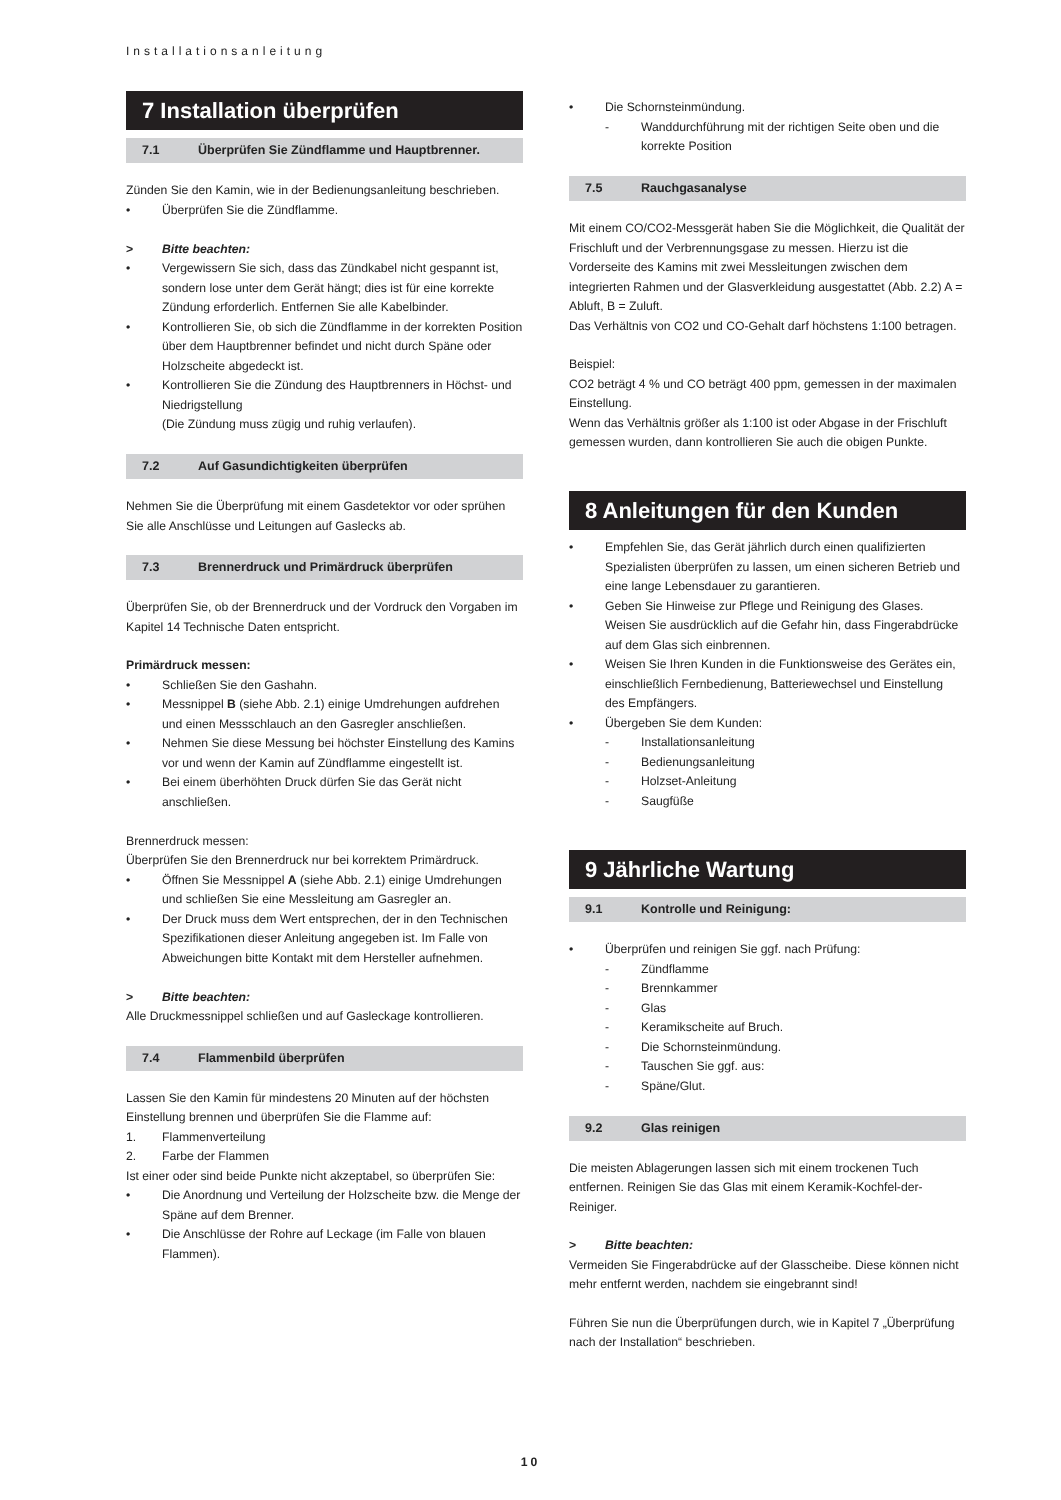Installationsanleitung
7 Installation überprüfen
7.1 Überprüfen Sie Zündflamme und Hauptbrenner.
Zünden Sie den Kamin, wie in der Bedienungsanleitung beschrieben.
• Überprüfen Sie die Zündflamme.
> Bitte beachten:
• Vergewissern Sie sich, dass das Zündkabel nicht gespannt ist, sondern lose unter dem Gerät hängt; dies ist für eine korrekte Zündung erforderlich. Entfernen Sie alle Kabelbinder.
• Kontrollieren Sie, ob sich die Zündflamme in der korrekten Position über dem Hauptbrenner befindet und nicht durch Späne oder Holzscheite abgedeckt ist.
• Kontrollieren Sie die Zündung des Hauptbrenners in Höchst- und Niedrigstellung
(Die Zündung muss zügig und ruhig verlaufen).
7.2 Auf Gasundichtigkeiten überprüfen
Nehmen Sie die Überprüfung mit einem Gasdetektor vor oder sprühen Sie alle Anschlüsse und Leitungen auf Gaslecks ab.
7.3 Brennerdruck und Primärdruck überprüfen
Überprüfen Sie, ob der Brennerdruck und der Vordruck den Vorgaben im Kapitel 14 Technische Daten entspricht.
Primärdruck messen:
• Schließen Sie den Gashahn.
• Messnippel B (siehe Abb. 2.1) einige Umdrehungen aufdrehen und einen Messschlauch an den Gasregler anschließen.
• Nehmen Sie diese Messung bei höchster Einstellung des Kamins vor und wenn der Kamin auf Zündflamme eingestellt ist.
• Bei einem überhöhten Druck dürfen Sie das Gerät nicht anschließen.
Brennerdruck messen:
Überprüfen Sie den Brennerdruck nur bei korrektem Primärdruck.
• Öffnen Sie Messnippel A (siehe Abb. 2.1) einige Umdrehungen und schließen Sie eine Messleitung am Gasregler an.
• Der Druck muss dem Wert entsprechen, der in den Technischen Spezifikationen dieser Anleitung angegeben ist. Im Falle von Abweichungen bitte Kontakt mit dem Hersteller aufnehmen.
> Bitte beachten:
Alle Druckmessnippel schließen und auf Gasleckage kontrollieren.
7.4 Flammenbild überprüfen
Lassen Sie den Kamin für mindestens 20 Minuten auf der höchsten Einstellung brennen und überprüfen Sie die Flamme auf:
1. Flammenverteilung
2. Farbe der Flammen
Ist einer oder sind beide Punkte nicht akzeptabel, so überprüfen Sie:
• Die Anordnung und Verteilung der Holzscheite bzw. die Menge der Späne auf dem Brenner.
• Die Anschlüsse der Rohre auf Leckage (im Falle von blauen Flammen).
• Die Schornsteinmündung.
- Wanddurchführung mit der richtigen Seite oben und die korrekte Position
7.5 Rauchgasanalyse
Mit einem CO/CO2-Messgerät haben Sie die Möglichkeit, die Qualität der Frischluft und der Verbrennungsgase zu messen. Hierzu ist die Vorderseite des Kamins mit zwei Messleitungen zwischen dem integrierten Rahmen und der Glasverkleidung ausgestattet (Abb. 2.2) A = Abluft, B = Zuluft.
Das Verhältnis von CO2 und CO-Gehalt darf höchstens 1:100 betragen.
Beispiel:
CO2 beträgt 4 % und CO beträgt 400 ppm, gemessen in der maximalen Einstellung.
Wenn das Verhältnis größer als 1:100 ist oder Abgase in der Frischluft gemessen wurden, dann kontrollieren Sie auch die obigen Punkte.
8 Anleitungen für den Kunden
• Empfehlen Sie, das Gerät jährlich durch einen qualifizierten Spezialisten überprüfen zu lassen, um einen sicheren Betrieb und eine lange Lebensdauer zu garantieren.
• Geben Sie Hinweise zur Pflege und Reinigung des Glases. Weisen Sie ausdrücklich auf die Gefahr hin, dass Fingerabdrücke auf dem Glas sich einbrennen.
• Weisen Sie Ihren Kunden in die Funktionsweise des Gerätes ein, einschließlich Fernbedienung, Batteriewechsel und Einstellung des Empfängers.
• Übergeben Sie dem Kunden:
- Installationsanleitung
- Bedienungsanleitung
- Holzset-Anleitung
- Saugfüße
9 Jährliche Wartung
9.1 Kontrolle und Reinigung:
• Überprüfen und reinigen Sie ggf. nach Prüfung:
- Zündflamme
- Brennkammer
- Glas
- Keramikscheite auf Bruch.
- Die Schornsteinmündung.
- Tauschen Sie ggf. aus:
- Späne/Glut.
9.2 Glas reinigen
Die meisten Ablagerungen lassen sich mit einem trockenen Tuch entfernen. Reinigen Sie das Glas mit einem Keramik-Kochfel-der-Reiniger.
> Bitte beachten:
Vermeiden Sie Fingerabdrücke auf der Glasscheibe. Diese können nicht mehr entfernt werden, nachdem sie eingebrannt sind!
Führen Sie nun die Überprüfungen durch, wie in Kapitel 7 „Überprüfung nach der Installation“ beschrieben.
10